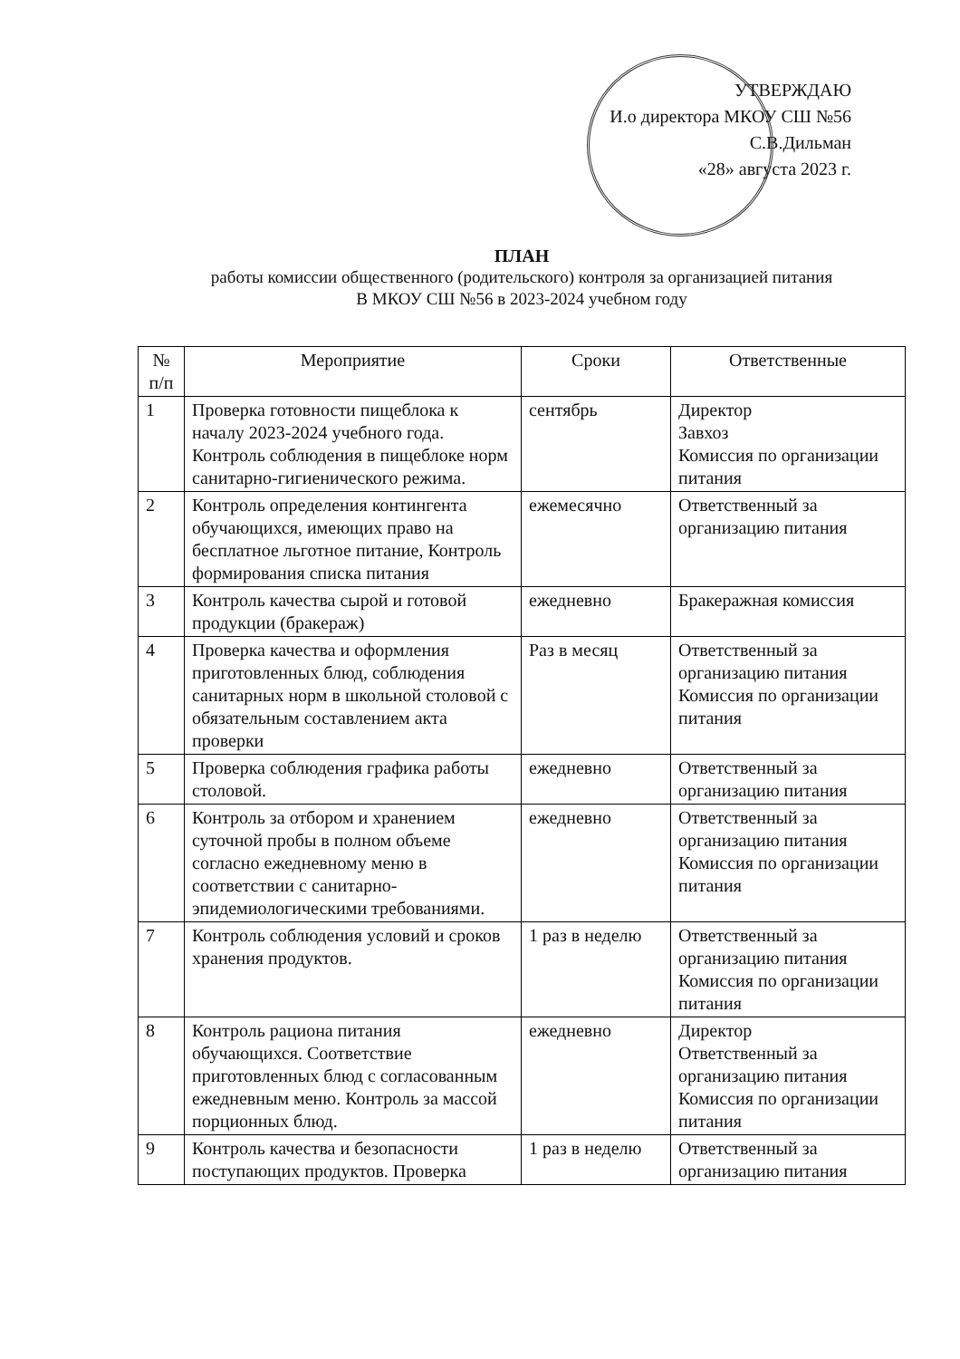УТВЕРЖДАЮ
И.о директора МКОУ СШ №56
С.В.Дильман
«28» августа 2023 г.
ПЛАН
работы комиссии общественного (родительского) контроля за организацией питания
В МКОУ СШ №56 в 2023-2024 учебном году
| № п/п | Мероприятие | Сроки | Ответственные |
| --- | --- | --- | --- |
| 1 | Проверка готовности пищеблока к началу 2023-2024 учебного года. Контроль соблюдения в пищеблоке норм санитарно-гигиенического режима. | сентябрь | Директор Завхоз Комиссия по организации питания |
| 2 | Контроль определения контингента обучающихся, имеющих право на бесплатное льготное питание, Контроль формирования списка питания | ежемесячно | Ответственный за организацию питания |
| 3 | Контроль качества сырой и готовой продукции (бракераж) | ежедневно | Бракеражная комиссия |
| 4 | Проверка качества и оформления приготовленных блюд, соблюдения санитарных норм в школьной столовой с обязательным составлением акта проверки | Раз в месяц | Ответственный за организацию питания Комиссия по организации питания |
| 5 | Проверка соблюдения графика работы столовой. | ежедневно | Ответственный за организацию питания |
| 6 | Контроль за отбором и хранением суточной пробы в полном объеме согласно ежедневному меню в соответствии с санитарно-эпидемиологическими требованиями. | ежедневно | Ответственный за организацию питания Комиссия по организации питания |
| 7 | Контроль соблюдения условий и сроков хранения продуктов. | 1 раз в неделю | Ответственный за организацию питания Комиссия по организации питания |
| 8 | Контроль рациона питания обучающихся. Соответствие приготовленных блюд с согласованным ежедневным меню. Контроль за массой порционных блюд. | ежедневно | Директор Ответственный за организацию питания Комиссия по организации питания |
| 9 | Контроль качества и безопасности поступающих продуктов. Проверка | 1 раз в неделю | Ответственный за организацию питания |